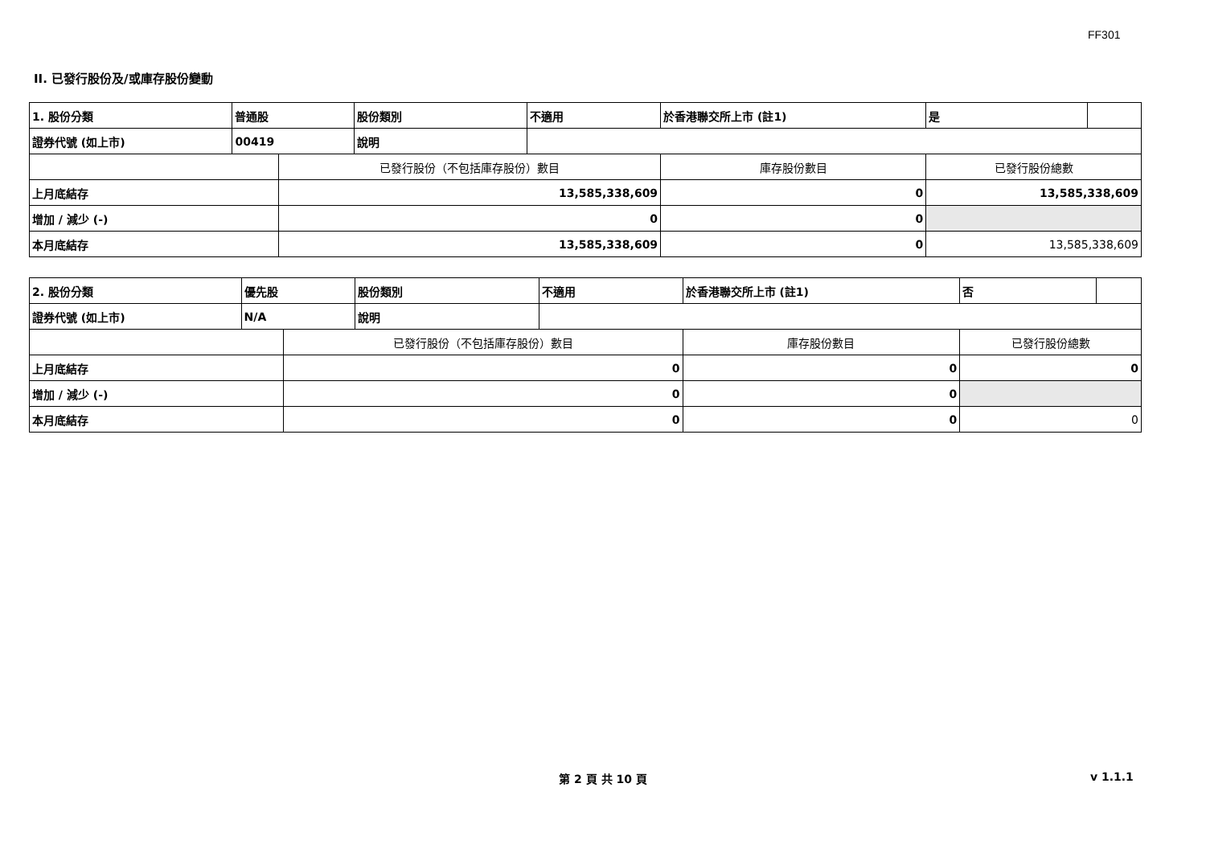FF301
II. 已發行股份及/或庫存股份變動
| 1. 股份分類 | 普通股 | | 股份類別 | 不適用 | 於香港聯交所上市 (註1) | 是 | |
| 證券代號 (如上市) | 00419 | | 說明 | | | | |
| | | 已發行股份（不包括庫存股份）數目 | | | 庫存股份數目 | 已發行股份總數 | |
| 上月底結存 | | 13,585,338,609 | | | 0 | 13,585,338,609 | |
| 增加 / 減少 (-) | | 0 | | | 0 | | |
| 本月底結存 | | 13,585,338,609 | | | 0 | 13,585,338,609 | |
| 2. 股份分類 | 優先股 | | 股份類別 | 不適用 | 於香港聯交所上市 (註1) | 否 | |
| 證券代號 (如上市) | N/A | | 說明 | | | | |
| | | 已發行股份（不包括庫存股份）數目 | | | 庫存股份數目 | 已發行股份總數 | |
| 上月底結存 | | 0 | | | 0 | 0 | |
| 增加 / 減少 (-) | | 0 | | | 0 | | |
| 本月底結存 | | 0 | | | 0 | 0 | |
第 2 頁 共 10 頁 v 1.1.1